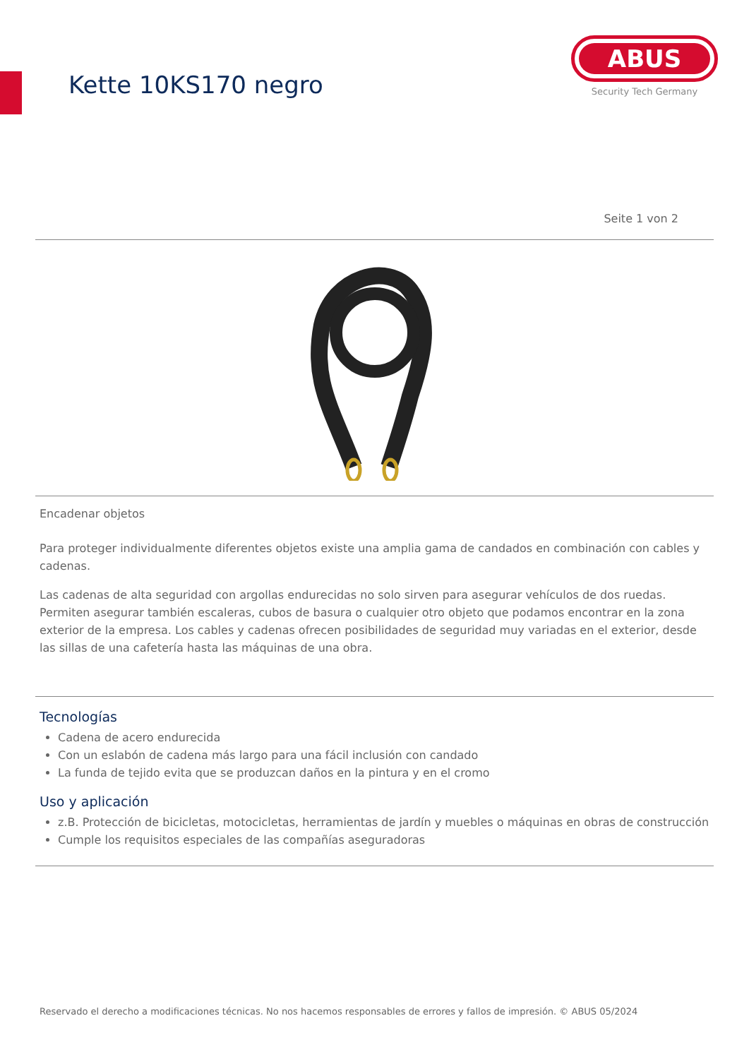Kette 10KS170 negro
ABUS
Security Tech Germany
Seite 1 von 2
Encadenar objetos
Para proteger individualmente diferentes objetos existe una amplia gama de candados en combinación con cables y cadenas.
Las cadenas de alta seguridad con argollas endurecidas no solo sirven para asegurar vehículos de dos ruedas. Permiten asegurar también escaleras, cubos de basura o cualquier otro objeto que podamos encontrar en la zona exterior de la empresa. Los cables y cadenas ofrecen posibilidades de seguridad muy variadas en el exterior, desde las sillas de una cafetería hasta las máquinas de una obra.
Tecnologías
Cadena de acero endurecida
Con un eslabón de cadena más largo para una fácil inclusión con candado
La funda de tejido evita que se produzcan daños en la pintura y en el cromo
Uso y aplicación
z.B. Protección de bicicletas, motocicletas, herramientas de jardín y muebles o máquinas en obras de construcción
Cumple los requisitos especiales de las compañías aseguradoras
Reservado el derecho a modificaciones técnicas. No nos hacemos responsables de errores y fallos de impresión. © ABUS 05/2024